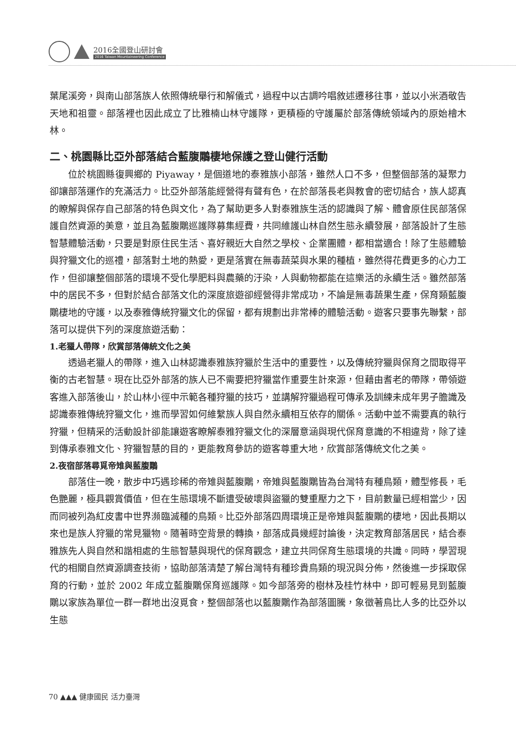2016全國登山研討會
2016 Taiwan Mountaineering Conference
葉尾溪旁，與南山部落族人依照傳統舉行和解儀式，過程中以古調吟唱敘述遷移往事，並以小米酒敬告天地和祖靈。部落裡也因此成立了比雅楠山林守護隊，更積極的守護屬於部落傳統領域內的原始檜木林。
二、桃園縣比亞外部落結合藍腹鷴棲地保護之登山健行活動
位於桃園縣復興鄉的 Piyaway，是個道地的泰雅族小部落，雖然人口不多，但整個部落的凝聚力卻讓部落運作的充滿活力。比亞外部落能經營得有聲有色，在於部落長老與教會的密切結合，族人認真的瞭解與保存自己部落的特色與文化，為了幫助更多人對泰雅族生活的認識與了解、體會原住民部落保護自然資源的美意，並且為藍腹鷴巡護隊募集經費，共同維護山林自然生態永續發展，部落設計了生態智慧體驗活動，只要是對原住民生活、喜好親近大自然之學校、企業團體，都相當適合！除了生態體驗與狩獵文化的巡禮，部落對土地的熱愛，更是落實在無毒蔬菜與水果的種植，雖然得花費更多的心力工作，但卻讓整個部落的環境不受化學肥料與農藥的汙染，人與動物都能在這樂活的永續生活。雖然部落中的居民不多，但對於結合部落文化的深度旅遊卻經營得非常成功，不論是無毒蔬果生產，保育類藍腹鷴棲地的守護，以及泰雅傳統狩獵文化的保留，都有規劃出非常棒的體驗活動。遊客只要事先聯繫，部落可以提供下列的深度旅遊活動：
1.老獵人帶隊，欣賞部落傳統文化之美
透過老獵人的帶隊，進入山林認識泰雅族狩獵於生活中的重要性，以及傳統狩獵與保育之間取得平衡的古老智慧。現在比亞外部落的族人已不需要把狩獵當作重要生計來源，但藉由耆老的帶隊，帶領遊客進入部落後山，於山林小徑中示範各種狩獵的技巧，並講解狩獵過程可傳承及訓練未成年男子膽識及認識泰雅傳統狩獵文化，進而學習如何維繫族人與自然永續相互依存的關係。活動中並不需要真的執行狩獵，但精采的活動設計卻能讓遊客瞭解泰雅狩獵文化的深層意涵與現代保育意識的不相違背，除了達到傳承泰雅文化、狩獵智慧的目的，更能教育參訪的遊客尊重大地，欣賞部落傳統文化之美。
2.夜宿部落尋覓帝雉與藍腹鷴
部落住一晚，散步中巧遇珍稀的帝雉與藍腹鷴，帝雉與藍腹鷴皆為台灣特有種鳥類，體型修長，毛色艷麗，極具觀賞價值，但在生態環境不斷遭受破壞與盜獵的雙重壓力之下，目前數量已經相當少，因而同被列為紅皮書中世界瀕臨滅種的鳥類。比亞外部落四周環境正是帝雉與藍腹鷴的棲地，因此長期以來也是族人狩獵的常見獵物。隨著時空背景的轉換，部落成員幾經討論後，決定教育部落居民，結合泰雅族先人與自然和諧相處的生態智慧與現代的保育觀念，建立共同保育生態環境的共識。同時，學習現代的相關自然資源調查技術，協助部落清楚了解台灣特有種珍貴鳥類的現況與分佈，然後進一步採取保育的行動，並於 2002 年成立藍腹鷴保育巡護隊。如今部落旁的樹林及桂竹林中，即可輕易見到藍腹鷴以家族為單位一群一群地出沒覓食，整個部落也以藍腹鷴作為部落圖騰，象徵著鳥比人多的比亞外以生態
70 ▲▲▲ 健康國民 活力臺灣